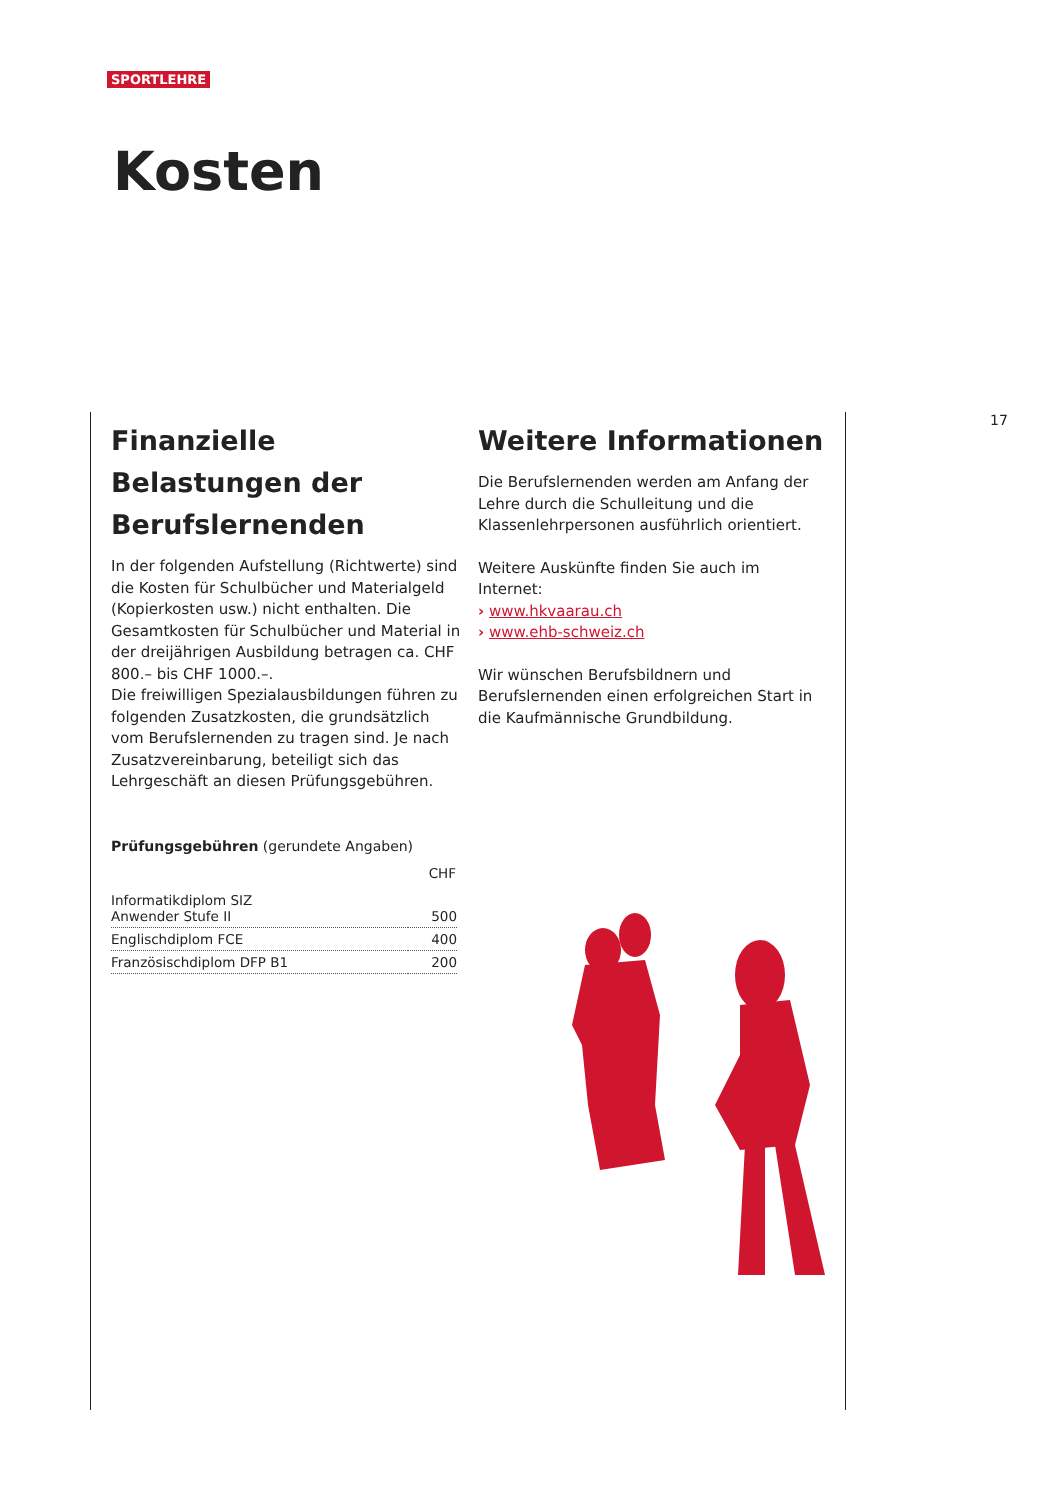SPORTLEHRE
Kosten
17
Finanzielle Belastungen der Berufslernenden
In der folgenden Aufstellung (Richtwerte) sind die Kosten für Schulbücher und Materialgeld (Kopierkosten usw.) nicht enthalten. Die Gesamtkosten für Schulbücher und Material in der dreijährigen Ausbildung betragen ca. CHF 800.– bis CHF 1000.–.
Die freiwilligen Spezialausbildungen führen zu folgenden Zusatzkosten, die grundsätzlich vom Berufslernenden zu tragen sind. Je nach Zusatzvereinbarung, beteiligt sich das Lehrgeschäft an diesen Prüfungsgebühren.
Prüfungsgebühren (gerundete Angaben)
| | CHF |
| --- | --- |
| Informatikdiplom SIZ Anwender Stufe II | 500 |
| Englischdiplom FCE | 400 |
| Französischdiplom DFP B1 | 200 |
Weitere Informationen
Die Berufslernenden werden am Anfang der Lehre durch die Schulleitung und die Klassenlehrpersonen ausführlich orientiert.
Weitere Auskünfte finden Sie auch im Internet:
› www.hkvaarau.ch
› www.ehb-schweiz.ch
Wir wünschen Berufsbildnern und Berufslernenden einen erfolgreichen Start in die Kaufmännische Grundbildung.